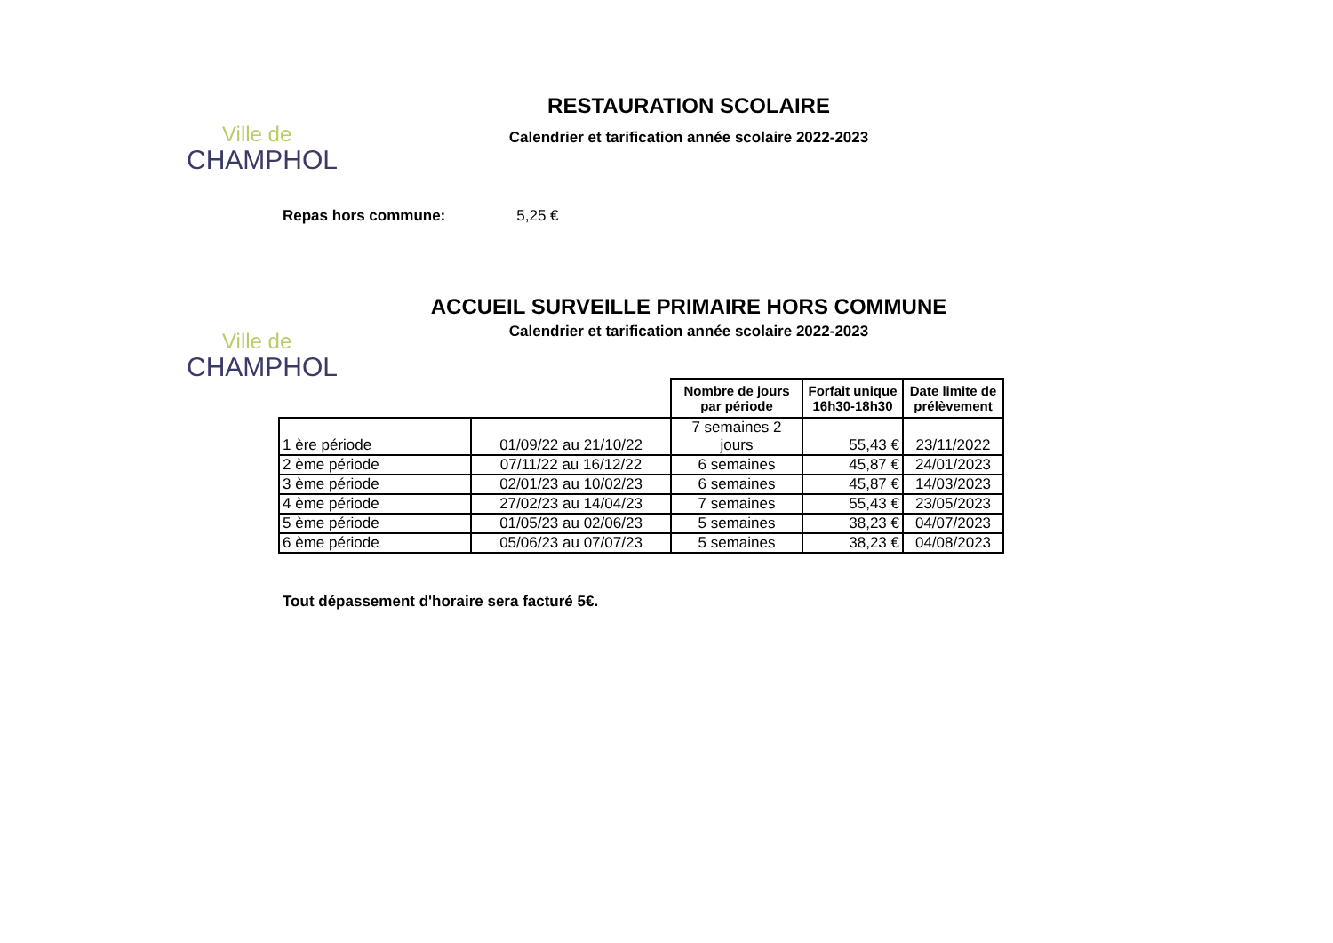Ville de
CHAMPHOL
RESTAURATION SCOLAIRE
Calendrier et tarification année scolaire 2022-2023
Repas hors commune: 5,25 €
Ville de
CHAMPHOL
ACCUEIL SURVEILLE PRIMAIRE HORS COMMUNE
Calendrier et tarification année scolaire 2022-2023
| | | Nombre de jours par période | Forfait unique 16h30-18h30 | Date limite de prélèvement |
| 1 ère période | 01/09/22 au 21/10/22 | 7 semaines 2 jours | 55,43 € | 23/11/2022 |
| 2 ème période | 07/11/22 au 16/12/22 | 6 semaines | 45,87 € | 24/01/2023 |
| 3 ème période | 02/01/23 au 10/02/23 | 6 semaines | 45,87 € | 14/03/2023 |
| 4 ème période | 27/02/23 au 14/04/23 | 7 semaines | 55,43 € | 23/05/2023 |
| 5 ème période | 01/05/23 au 02/06/23 | 5 semaines | 38,23 € | 04/07/2023 |
| 6 ème période | 05/06/23 au 07/07/23 | 5 semaines | 38,23 € | 04/08/2023 |
Tout dépassement d'horaire sera facturé 5€.